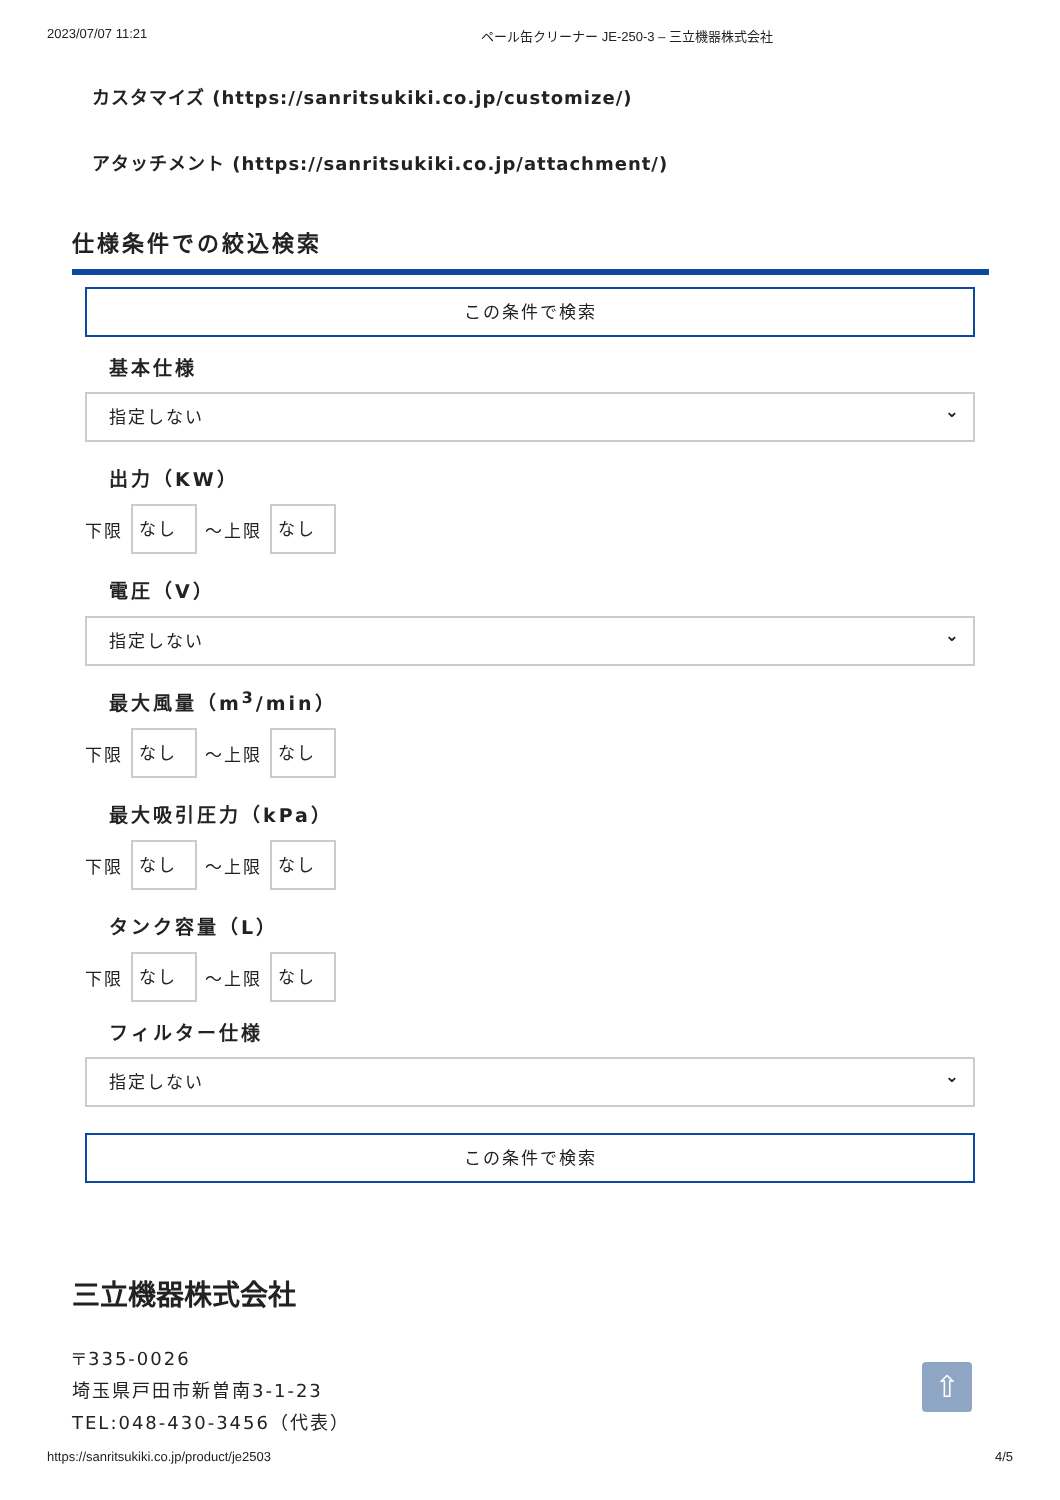2023/07/07 11:21 ペール缶クリーナー JE-250-3 – 三立機器株式会社
カスタマイズ (https://sanritsukiki.co.jp/customize/)
アタッチメント (https://sanritsukiki.co.jp/attachment/)
仕様条件での絞込検索
この条件で検索
基本仕様
指定しない
出力（KW）
下限
なし
〜上限
なし
電圧（V）
指定しない
最大風量（m<sup>3</sup>/min）
下限
なし
〜上限
なし
最大吸引圧力（kPa）
下限
なし
〜上限
なし
タンク容量（L）
下限
なし
〜上限
なし
フィルター仕様
指定しない
この条件で検索
三立機器株式会社
〒335-0026
埼玉県戸田市新曽南3-1-23
TEL:048-430-3456（代表）
⇧
https://sanritsukiki.co.jp/product/je2503 4/5